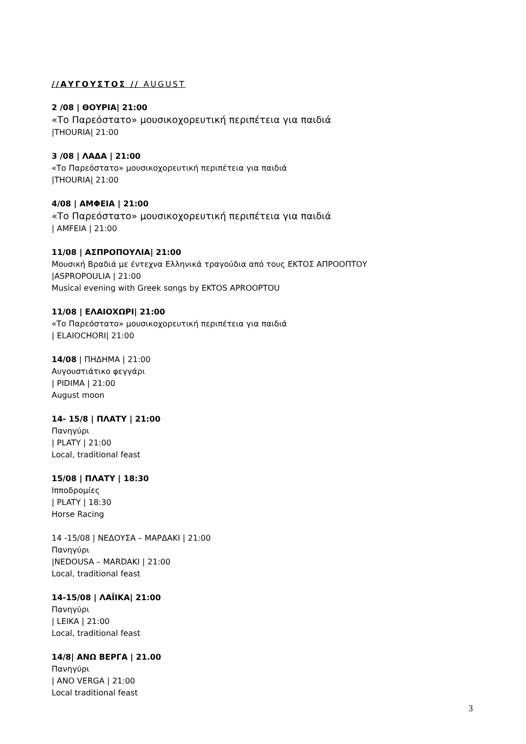//ΑΥΓΟΥΣΤΟΣ // AUGUST
2 /08 | ΘΟΥΡΙΑ| 21:00
«Το Παρεόστατο» μουσικοχορευτική περιπέτεια για παιδιά
|THOURIA| 21:00
3 /08 | ΛΑΔΑ | 21:00
«Το Παρεόστατο» μουσικοχορευτική περιπέτεια για παιδιά
|THOURIA| 21:00
4/08 | ΑΜΦΕΙΑ | 21:00
«Το Παρεόστατο» μουσικοχορευτική περιπέτεια για παιδιά
| AMFEIA | 21:00
11/08 | ΑΣΠΡΟΠΟΥΛΙΑ| 21:00
Μουσική Βραδιά με έντεχνα Ελληνικά τραγούδια από τους ΕΚΤΟΣ ΑΠΡΟΟΠΤΟΥ
|ASPROPOULIA | 21:00
Musical evening with Greek songs by EKTOS APROOPTOU
11/08 | ΕΛΑΙΟΧΩΡΙ| 21:00
«Το Παρεόστατο» μουσικοχορευτική περιπέτεια για παιδιά
| ELAIOCHORI| 21:00
14/08 | ΠΗΔΗΜΑ | 21:00
Αυγουστιάτικο φεγγάρι
| PIDIMA | 21:00
August moon
14- 15/8 | ΠΛΑΤΥ | 21:00
Πανηγύρι
| PLATY | 21:00
Local, traditional feast
15/08 | ΠΛΑΤΥ | 18:30
Ιπποδρομίες
| PLATY | 18:30
Horse Racing
14 -15/08 | ΝΕΔΟΥΣΑ – ΜΑΡΔΑΚΙ | 21:00
Πανηγύρι
|NEDOUSA – MARDAKI | 21:00
Local, traditional feast
14-15/08 | ΛΑΪΙΚΑ| 21:00
Πανηγύρι
| LEIKA | 21:00
Local, traditional feast
14/8| ΑΝΩ ΒΕΡΓΑ | 21.00
Πανηγύρι
| ANO VERGA | 21:00
Local traditional feast
3